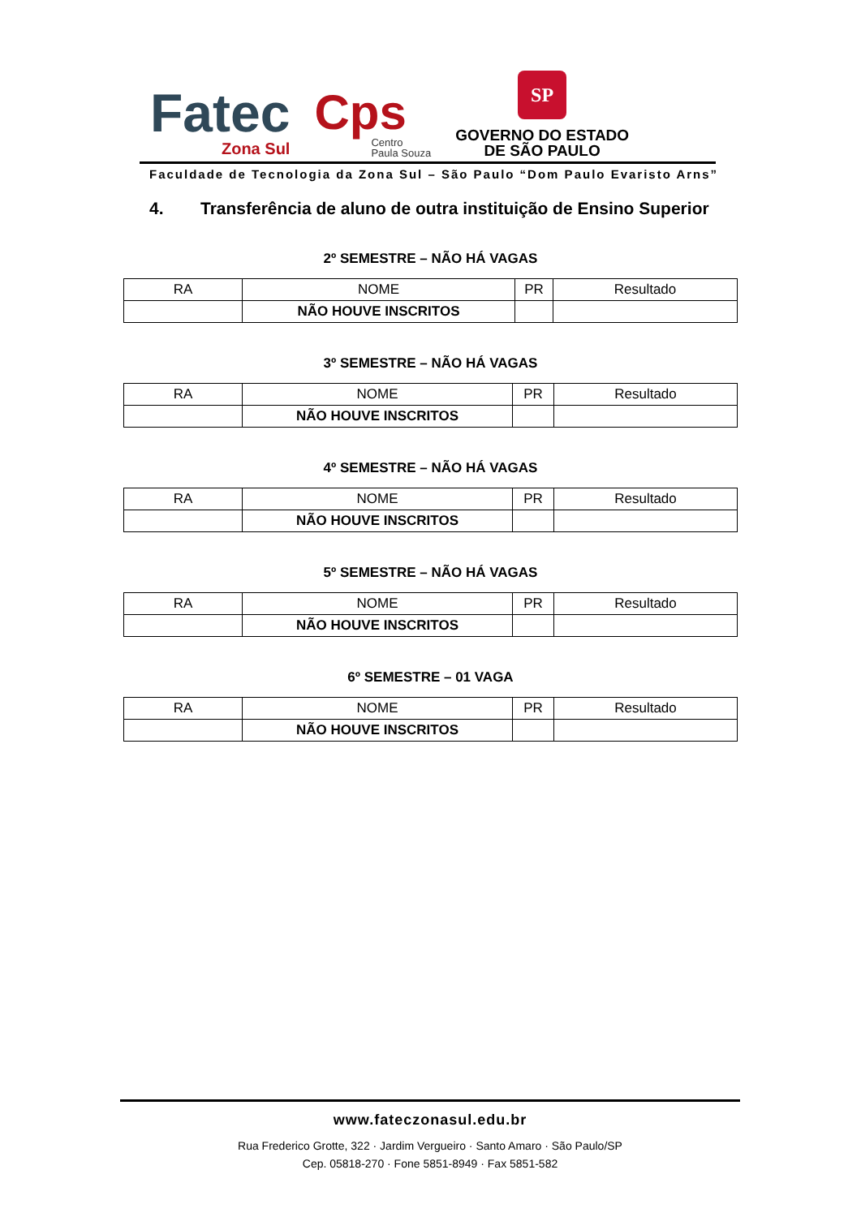Fatec
Zona Sul
Cps
Centro
Paula Souza
SP
GOVERNO DO ESTADO
DE SÃO PAULO
Faculdade de Tecnologia da Zona Sul – São Paulo “Dom Paulo Evaristo Arns”
4. Transferência de aluno de outra instituição de Ensino Superior
2º SEMESTRE – NÃO HÁ VAGAS
| RA | NOME | PR | Resultado |
| | NÃO HOUVE INSCRITOS | | |
3º SEMESTRE – NÃO HÁ VAGAS
| RA | NOME | PR | Resultado |
| | NÃO HOUVE INSCRITOS | | |
4º SEMESTRE – NÃO HÁ VAGAS
| RA | NOME | PR | Resultado |
| | NÃO HOUVE INSCRITOS | | |
5º SEMESTRE – NÃO HÁ VAGAS
| RA | NOME | PR | Resultado |
| | NÃO HOUVE INSCRITOS | | |
6º SEMESTRE – 01 VAGA
| RA | NOME | PR | Resultado |
| | NÃO HOUVE INSCRITOS | | |
www.fateczonasul.edu.br
Rua Frederico Grotte, 322 · Jardim Vergueiro · Santo Amaro · São Paulo/SP
Cep. 05818-270 · Fone 5851-8949 · Fax 5851-582